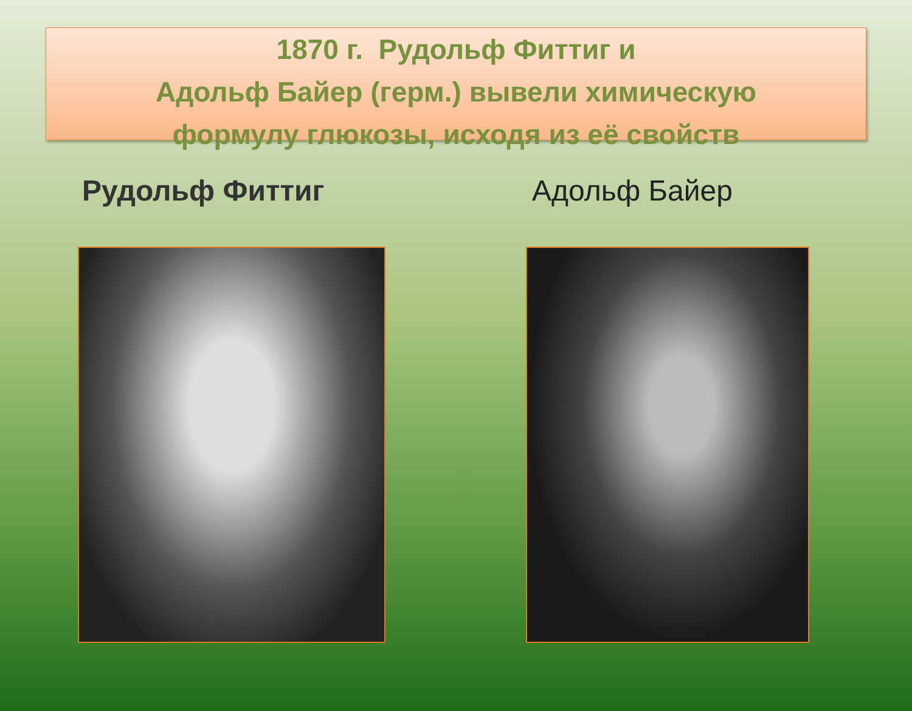1870 г. Рудольф Фиттиг и
Адольф Байер (герм.) вывели химическую
формулу глюкозы, исходя из её свойств
Рудольф Фиттиг Адольф Байер